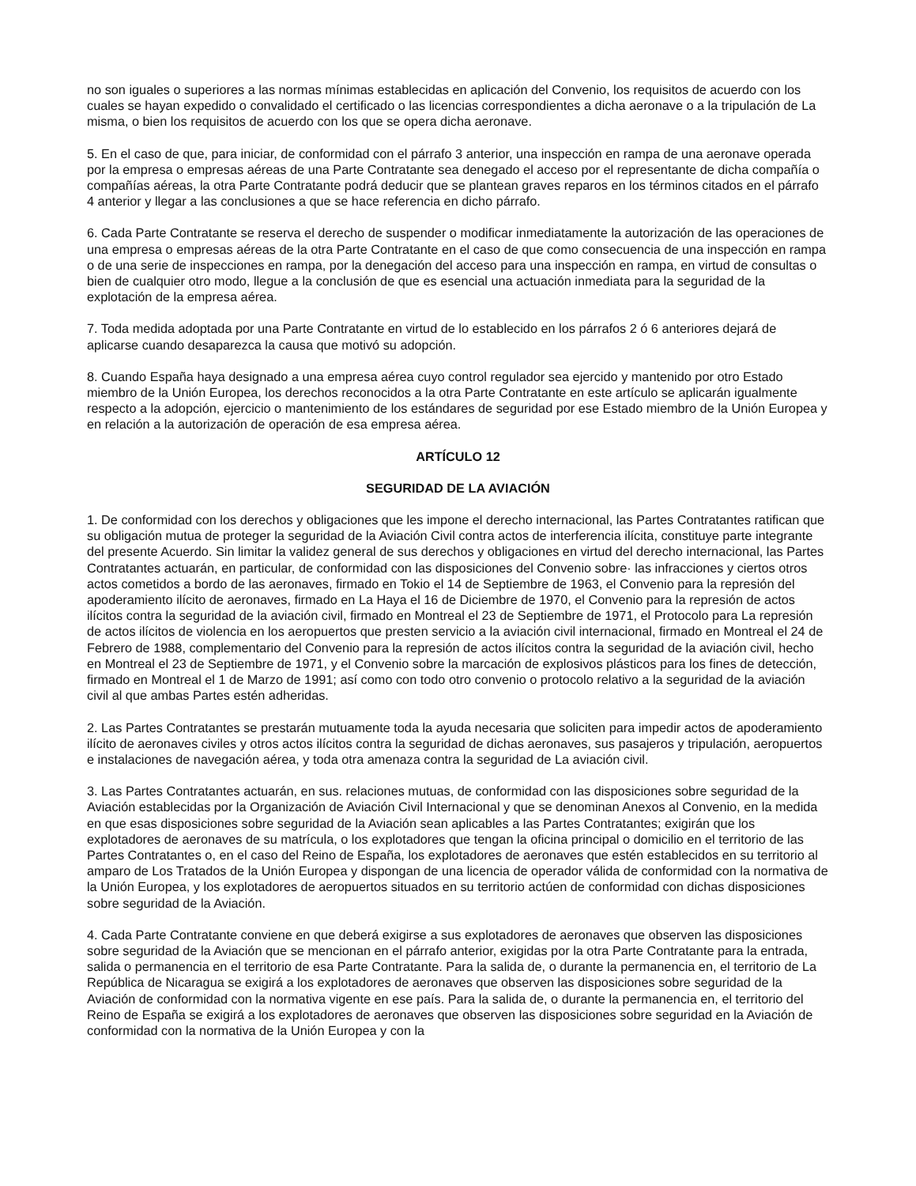no son iguales o superiores a las normas mínimas establecidas en aplicación del Convenio, los requisitos de acuerdo con los cuales se hayan expedido o convalidado el certificado o las licencias correspondientes a dicha aeronave o a la tripulación de La misma, o bien los requisitos de acuerdo con los que se opera dicha aeronave.
5. En el caso de que, para iniciar, de conformidad con el párrafo 3 anterior, una inspección en rampa de una aeronave operada por la empresa o empresas aéreas de una Parte Contratante sea denegado el acceso por el representante de dicha compañía o compañías aéreas, la otra Parte Contratante podrá deducir que se plantean graves reparos en los términos citados en el párrafo 4 anterior y llegar a las conclusiones a que se hace referencia en dicho párrafo.
6. Cada Parte Contratante se reserva el derecho de suspender o modificar inmediatamente la autorización de las operaciones de una empresa o empresas aéreas de la otra Parte Contratante en el caso de que como consecuencia de una inspección en rampa o de una serie de inspecciones en rampa, por la denegación del acceso para una inspección en rampa, en virtud de consultas o bien de cualquier otro modo, llegue a la conclusión de que es esencial una actuación inmediata para la seguridad de la explotación de la empresa aérea.
7. Toda medida adoptada por una Parte Contratante en virtud de lo establecido en los párrafos 2 ó 6 anteriores dejará de aplicarse cuando desaparezca la causa que motivó su adopción.
8. Cuando España haya designado a una empresa aérea cuyo control regulador sea ejercido y mantenido por otro Estado miembro de la Unión Europea, los derechos reconocidos a la otra Parte Contratante en este artículo se aplicarán igualmente respecto a la adopción, ejercicio o mantenimiento de los estándares de seguridad por ese Estado miembro de la Unión Europea y en relación a la autorización de operación de esa empresa aérea.
ARTÍCULO 12
SEGURIDAD DE LA AVIACIÓN
1. De conformidad con los derechos y obligaciones que les impone el derecho internacional, las Partes Contratantes ratifican que su obligación mutua de proteger la seguridad de la Aviación Civil contra actos de interferencia ilícita, constituye parte integrante del presente Acuerdo. Sin limitar la validez general de sus derechos y obligaciones en virtud del derecho internacional, las Partes Contratantes actuarán, en particular, de conformidad con las disposiciones del Convenio sobre· las infracciones y ciertos otros actos cometidos a bordo de las aeronaves, firmado en Tokio el 14 de Septiembre de 1963, el Convenio para la represión del apoderamiento ilícito de aeronaves, firmado en La Haya el 16 de Diciembre de 1970, el Convenio para la represión de actos ilícitos contra la seguridad de la aviación civil, firmado en Montreal el 23 de Septiembre de 1971, el Protocolo para La represión de actos ilícitos de violencia en los aeropuertos que presten servicio a la aviación civil internacional, firmado en Montreal el 24 de Febrero de 1988, complementario del Convenio para la represión de actos ilícitos contra la seguridad de la aviación civil, hecho en Montreal el 23 de Septiembre de 1971, y el Convenio sobre la marcación de explosivos plásticos para los fines de detección, firmado en Montreal el 1 de Marzo de 1991; así como con todo otro convenio o protocolo relativo a la seguridad de la aviación civil al que ambas Partes estén adheridas.
2. Las Partes Contratantes se prestarán mutuamente toda la ayuda necesaria que soliciten para impedir actos de apoderamiento ilícito de aeronaves civiles y otros actos ilícitos contra la seguridad de dichas aeronaves, sus pasajeros y tripulación, aeropuertos e instalaciones de navegación aérea, y toda otra amenaza contra la seguridad de La aviación civil.
3. Las Partes Contratantes actuarán, en sus. relaciones mutuas, de conformidad con las disposiciones sobre seguridad de la Aviación establecidas por la Organización de Aviación Civil Internacional y que se denominan Anexos al Convenio, en la medida en que esas disposiciones sobre seguridad de la Aviación sean aplicables a las Partes Contratantes; exigirán que los explotadores de aeronaves de su matrícula, o los explotadores que tengan la oficina principal o domicilio en el territorio de las Partes Contratantes o, en el caso del Reino de España, los explotadores de aeronaves que estén establecidos en su territorio al amparo de Los Tratados de la Unión Europea y dispongan de una licencia de operador válida de conformidad con la normativa de la Unión Europea, y los explotadores de aeropuertos situados en su territorio actúen de conformidad con dichas disposiciones sobre seguridad de la Aviación.
4. Cada Parte Contratante conviene en que deberá exigirse a sus explotadores de aeronaves que observen las disposiciones sobre seguridad de la Aviación que se mencionan en el párrafo anterior, exigidas por la otra Parte Contratante para la entrada, salida o permanencia en el territorio de esa Parte Contratante. Para la salida de, o durante la permanencia en, el territorio de La República de Nicaragua se exigirá a los explotadores de aeronaves que observen las disposiciones sobre seguridad de la Aviación de conformidad con la normativa vigente en ese país. Para la salida de, o durante la permanencia en, el territorio del Reino de España se exigirá a los explotadores de aeronaves que observen las disposiciones sobre seguridad en la Aviación de conformidad con la normativa de la Unión Europea y con la